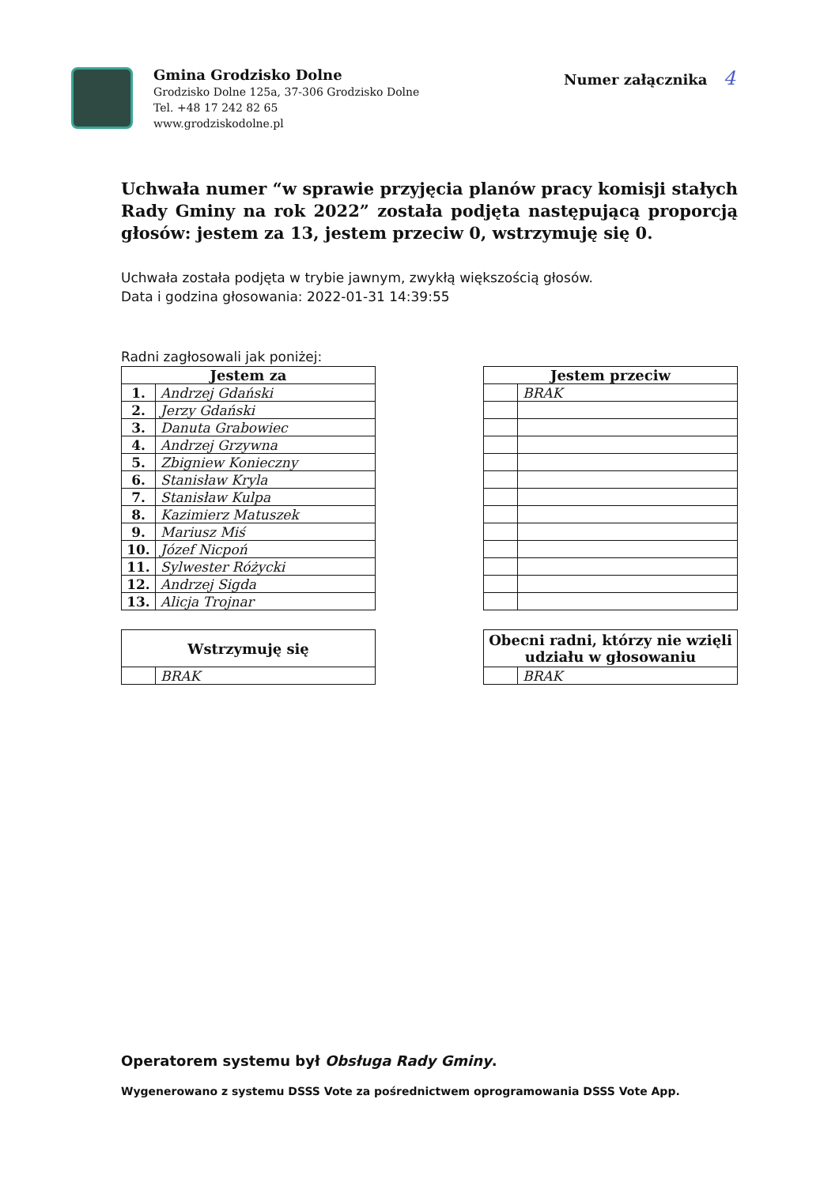Gmina Grodzisko Dolne
Grodzisko Dolne 125a, 37-306 Grodzisko Dolne
Tel. +48 17 242 82 65
www.grodziskodolne.pl
Numer załącznika 4
Uchwała numer “w sprawie przyjęcia planów pracy komisji stałych Rady Gminy na rok 2022” została podjęta następującą proporcją głosów: jestem za 13, jestem przeciw 0, wstrzymuję się 0.
Uchwała została podjęta w trybie jawnym, zwykłą większością głosów.
Data i godzina głosowania: 2022-01-31 14:39:55
Radni zagłosowali jak poniżej:
| Jestem za | |
| --- | --- |
| 1. | Andrzej Gdański |
| 2. | Jerzy Gdański |
| 3. | Danuta Grabowiec |
| 4. | Andrzej Grzywna |
| 5. | Zbigniew Konieczny |
| 6. | Stanisław Kryla |
| 7. | Stanisław Kulpa |
| 8. | Kazimierz Matuszek |
| 9. | Mariusz Miś |
| 10. | Józef Nicpoń |
| 11. | Sylwester Różycki |
| 12. | Andrzej Sigda |
| 13. | Alicja Trojnar |
| Jestem przeciw | |
| --- | --- |
| | BRAK |
| Wstrzymuję się | |
| --- | --- |
| | BRAK |
| Obecni radni, którzy nie wzięli udziału w głosowaniu | |
| --- | --- |
| | BRAK |
Operatorem systemu był Obsługa Rady Gminy.
Wygenerowano z systemu DSSS Vote za pośrednictwem oprogramowania DSSS Vote App.